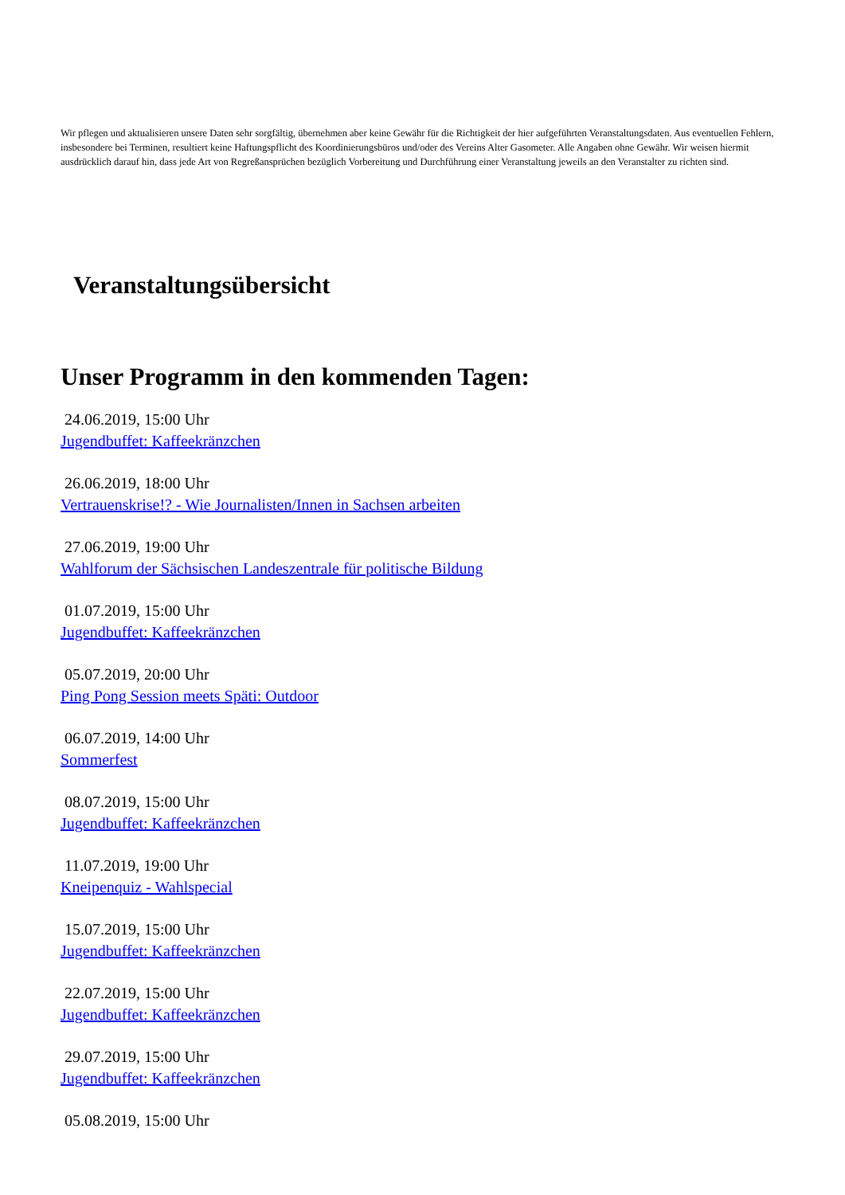Wir pflegen und aktualisieren unsere Daten sehr sorgfältig, übernehmen aber keine Gewähr für die Richtigkeit der hier aufgeführten Veranstaltungsdaten. Aus eventuellen Fehlern, insbesondere bei Terminen, resultiert keine Haftungspflicht des Koordinierungsbüros und/oder des Vereins Alter Gasometer. Alle Angaben ohne Gewähr. Wir weisen hiermit ausdrücklich darauf hin, dass jede Art von Regreßansprüchen bezüglich Vorbereitung und Durchführung einer Veranstaltung jeweils an den Veranstalter zu richten sind.
Veranstaltungsübersicht
Unser Programm in den kommenden Tagen:
24.06.2019, 15:00 Uhr
Jugendbuffet: Kaffeekränzchen
26.06.2019, 18:00 Uhr
Vertrauenskrise!? - Wie Journalisten/Innen in Sachsen arbeiten
27.06.2019, 19:00 Uhr
Wahlforum der Sächsischen Landeszentrale für politische Bildung
01.07.2019, 15:00 Uhr
Jugendbuffet: Kaffeekränzchen
05.07.2019, 20:00 Uhr
Ping Pong Session meets Späti: Outdoor
06.07.2019, 14:00 Uhr
Sommerfest
08.07.2019, 15:00 Uhr
Jugendbuffet: Kaffeekränzchen
11.07.2019, 19:00 Uhr
Kneipenquiz - Wahlspecial
15.07.2019, 15:00 Uhr
Jugendbuffet: Kaffeekränzchen
22.07.2019, 15:00 Uhr
Jugendbuffet: Kaffeekränzchen
29.07.2019, 15:00 Uhr
Jugendbuffet: Kaffeekränzchen
05.08.2019, 15:00 Uhr